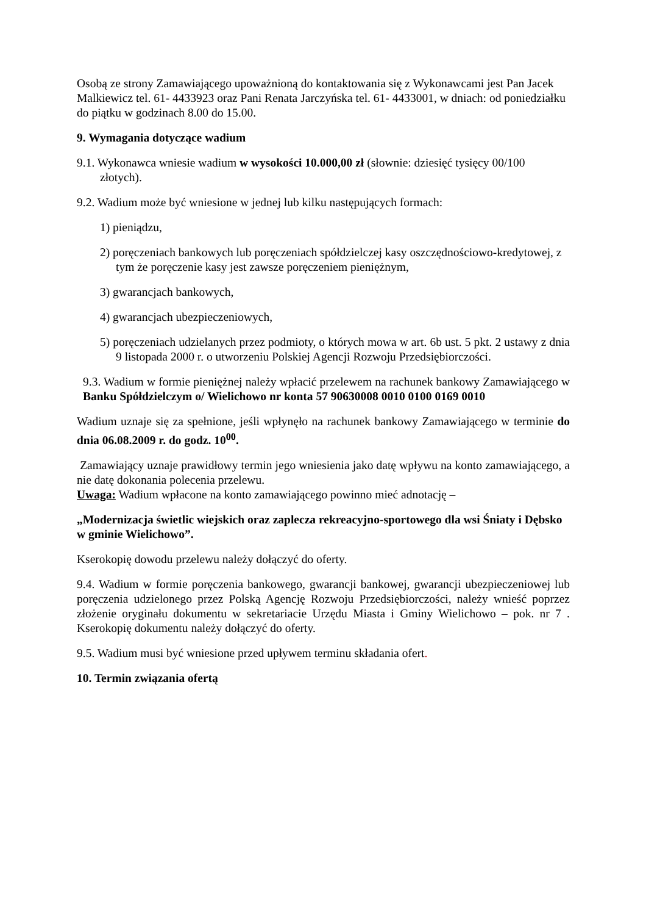Osobą ze strony Zamawiającego upoważnioną do kontaktowania się z Wykonawcami jest Pan Jacek Malkiewicz tel. 61- 4433923 oraz Pani Renata Jarczyńska tel. 61- 4433001, w dniach: od poniedziałku do piątku w godzinach 8.00 do 15.00.
9. Wymagania dotyczące wadium
9.1. Wykonawca wniesie wadium w wysokości 10.000,00 zł (słownie: dziesięć tysięcy 00/100 złotych).
9.2. Wadium może być wniesione w jednej lub kilku następujących formach:
1) pieniądzu,
2) poręczeniach bankowych lub poręczeniach spółdzielczej kasy oszczędnościowo-kredytowej, z tym że poręczenie kasy jest zawsze poręczeniem pieniężnym,
3) gwarancjach bankowych,
4) gwarancjach ubezpieczeniowych,
5) poręczeniach udzielanych przez podmioty, o których mowa w art. 6b ust. 5 pkt. 2 ustawy z dnia 9 listopada 2000 r. o utworzeniu Polskiej Agencji Rozwoju Przedsiębiorczości.
9.3. Wadium w formie pieniężnej należy wpłacić przelewem na rachunek bankowy Zamawiającego w Banku Spółdzielczym o/ Wielichowo nr konta 57 90630008 0010 0100 0169 0010
Wadium uznaje się za spełnione, jeśli wpłynęło na rachunek bankowy Zamawiającego w terminie do dnia 06.08.2009 r. do godz. 10<sup>00</sup>.
Zamawiający uznaje prawidłowy termin jego wniesienia jako datę wpływu na konto zamawiającego, a nie datę dokonania polecenia przelewu.
Uwaga: Wadium wpłacone na konto zamawiającego powinno mieć adnotację –
„Modernizacja świetlic wiejskich oraz zaplecza rekreacyjno-sportowego dla wsi Śniaty i Dębsko w gminie Wielichowo”.
Kserokopię dowodu przelewu należy dołączyć do oferty.
9.4. Wadium w formie poręczenia bankowego, gwarancji bankowej, gwarancji ubezpieczeniowej lub poręczenia udzielonego przez Polską Agencję Rozwoju Przedsiębiorczości, należy wnieść poprzez złożenie oryginału dokumentu w sekretariacie Urzędu Miasta i Gminy Wielichowo – pok. nr 7 . Kserokopię dokumentu należy dołączyć do oferty.
9.5. Wadium musi być wniesione przed upływem terminu składania ofert.
10. Termin związania ofertą